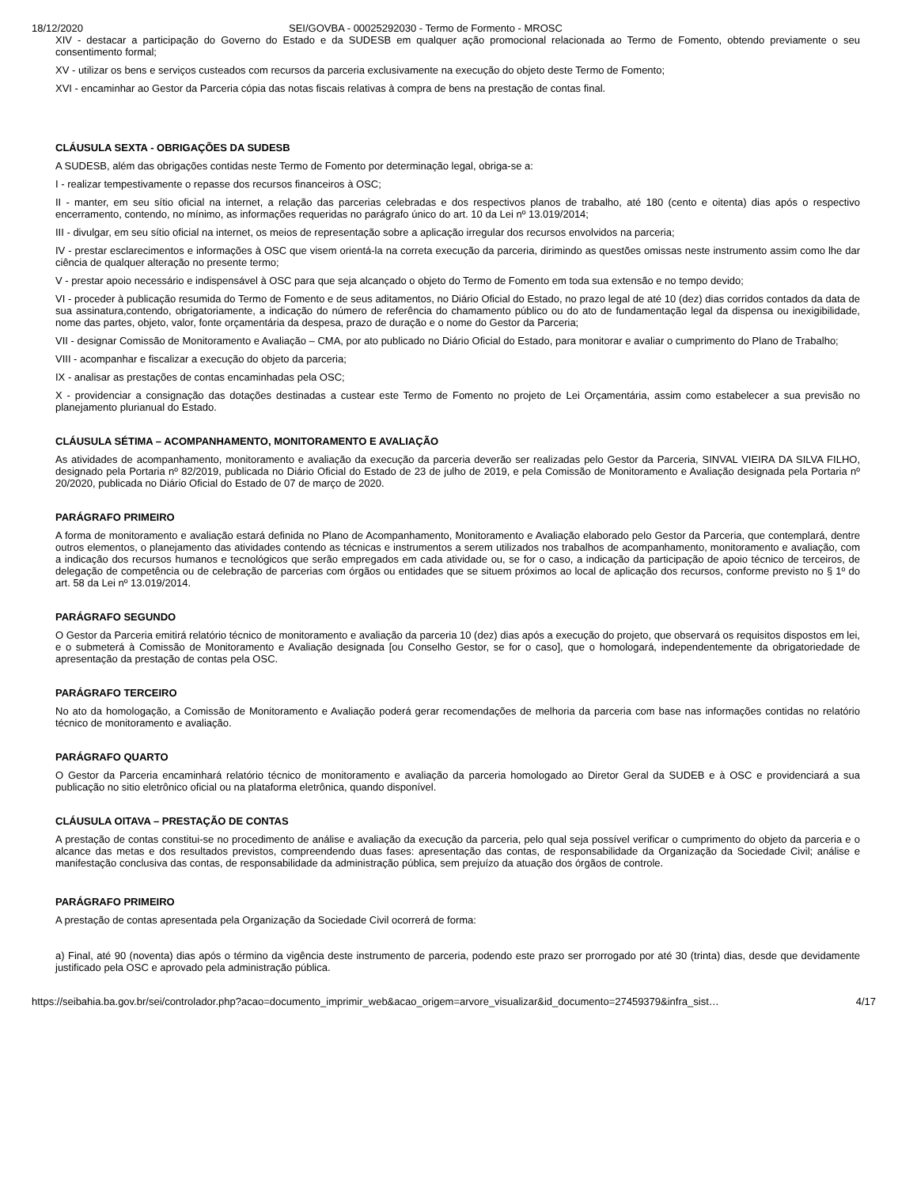18/12/2020 SEI/GOVBA - 00025292030 - Termo de Formento - MROSC
XIV - destacar a participação do Governo do Estado e da SUDESB em qualquer ação promocional relacionada ao Termo de Fomento, obtendo previamente o seu consentimento formal;
XV - utilizar os bens e serviços custeados com recursos da parceria exclusivamente na execução do objeto deste Termo de Fomento;
XVI - encaminhar ao Gestor da Parceria cópia das notas fiscais relativas à compra de bens na prestação de contas final.
CLÁUSULA SEXTA - OBRIGAÇÕES DA SUDESB
A SUDESB, além das obrigações contidas neste Termo de Fomento por determinação legal, obriga-se a:
I - realizar tempestivamente o repasse dos recursos financeiros à OSC;
II - manter, em seu sítio oficial na internet, a relação das parcerias celebradas e dos respectivos planos de trabalho, até 180 (cento e oitenta) dias após o respectivo encerramento, contendo, no mínimo, as informações requeridas no parágrafo único do art. 10 da Lei nº 13.019/2014;
III - divulgar, em seu sítio oficial na internet, os meios de representação sobre a aplicação irregular dos recursos envolvidos na parceria;
IV - prestar esclarecimentos e informações à OSC que visem orientá-la na correta execução da parceria, dirimindo as questões omissas neste instrumento assim como lhe dar ciência de qualquer alteração no presente termo;
V - prestar apoio necessário e indispensável à OSC para que seja alcançado o objeto do Termo de Fomento em toda sua extensão e no tempo devido;
VI - proceder à publicação resumida do Termo de Fomento e de seus aditamentos, no Diário Oficial do Estado, no prazo legal de até 10 (dez) dias corridos contados da data de sua assinatura,contendo, obrigatoriamente, a indicação do número de referência do chamamento público ou do ato de fundamentação legal da dispensa ou inexigibilidade, nome das partes, objeto, valor, fonte orçamentária da despesa, prazo de duração e o nome do Gestor da Parceria;
VII - designar Comissão de Monitoramento e Avaliação – CMA, por ato publicado no Diário Oficial do Estado, para monitorar e avaliar o cumprimento do Plano de Trabalho;
VIII - acompanhar e fiscalizar a execução do objeto da parceria;
IX - analisar as prestações de contas encaminhadas pela OSC;
X - providenciar a consignação das dotações destinadas a custear este Termo de Fomento no projeto de Lei Orçamentária, assim como estabelecer a sua previsão no planejamento plurianual do Estado.
CLÁUSULA SÉTIMA – ACOMPANHAMENTO, MONITORAMENTO E AVALIAÇÃO
As atividades de acompanhamento, monitoramento e avaliação da execução da parceria deverão ser realizadas pelo Gestor da Parceria, SINVAL VIEIRA DA SILVA FILHO, designado pela Portaria nº 82/2019, publicada no Diário Oficial do Estado de 23 de julho de 2019, e pela Comissão de Monitoramento e Avaliação designada pela Portaria nº 20/2020, publicada no Diário Oficial do Estado de 07 de março de 2020.
PARÁGRAFO PRIMEIRO
A forma de monitoramento e avaliação estará definida no Plano de Acompanhamento, Monitoramento e Avaliação elaborado pelo Gestor da Parceria, que contemplará, dentre outros elementos, o planejamento das atividades contendo as técnicas e instrumentos a serem utilizados nos trabalhos de acompanhamento, monitoramento e avaliação, com a indicação dos recursos humanos e tecnológicos que serão empregados em cada atividade ou, se for o caso, a indicação da participação de apoio técnico de terceiros, de delegação de competência ou de celebração de parcerias com órgãos ou entidades que se situem próximos ao local de aplicação dos recursos, conforme previsto no § 1º do art. 58 da Lei nº 13.019/2014.
PARÁGRAFO SEGUNDO
O Gestor da Parceria emitirá relatório técnico de monitoramento e avaliação da parceria 10 (dez) dias após a execução do projeto, que observará os requisitos dispostos em lei, e o submeterá à Comissão de Monitoramento e Avaliação designada [ou Conselho Gestor, se for o caso], que o homologará, independentemente da obrigatoriedade de apresentação da prestação de contas pela OSC.
PARÁGRAFO TERCEIRO
No ato da homologação, a Comissão de Monitoramento e Avaliação poderá gerar recomendações de melhoria da parceria com base nas informações contidas no relatório técnico de monitoramento e avaliação.
PARÁGRAFO QUARTO
O Gestor da Parceria encaminhará relatório técnico de monitoramento e avaliação da parceria homologado ao Diretor Geral da SUDEB e à OSC e providenciará a sua publicação no sitio eletrônico oficial ou na plataforma eletrônica, quando disponível.
CLÁUSULA OITAVA – PRESTAÇÃO DE CONTAS
A prestação de contas constitui-se no procedimento de análise e avaliação da execução da parceria, pelo qual seja possível verificar o cumprimento do objeto da parceria e o alcance das metas e dos resultados previstos, compreendendo duas fases: apresentação das contas, de responsabilidade da Organização da Sociedade Civil; análise e manifestação conclusiva das contas, de responsabilidade da administração pública, sem prejuízo da atuação dos órgãos de controle.
PARÁGRAFO PRIMEIRO
A prestação de contas apresentada pela Organização da Sociedade Civil ocorrerá de forma:
a) Final, até 90 (noventa) dias após o término da vigência deste instrumento de parceria, podendo este prazo ser prorrogado por até 30 (trinta) dias, desde que devidamente justificado pela OSC e aprovado pela administração pública.
https://seibahia.ba.gov.br/sei/controlador.php?acao=documento_imprimir_web&acao_origem=arvore_visualizar&id_documento=27459379&infra_sist… 4/17